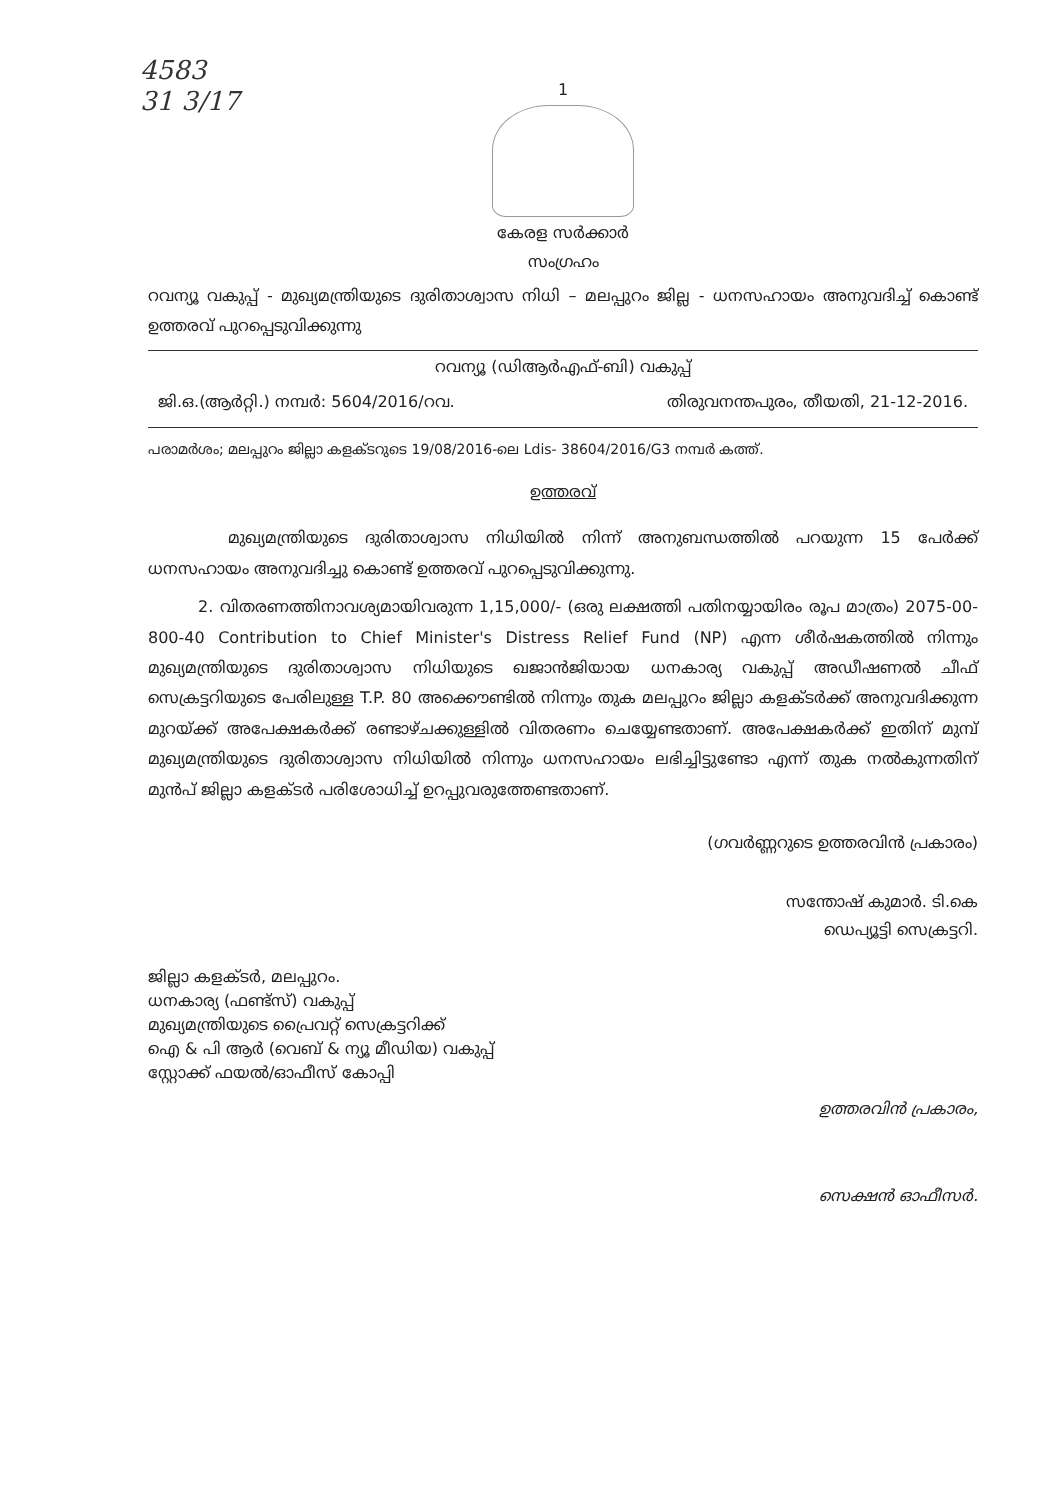4583
31 3/17
1
കേരള സർക്കാർ
സംഗ്രഹം
റവന്യൂ വകുപ്പ് - മുഖ്യമന്ത്രിയുടെ ദുരിതാശ്വാസ നിധി – മലപ്പുറം ജില്ല - ധനസഹായം അനുവദിച്ച് കൊണ്ട് ഉത്തരവ് പുറപ്പെടുവിക്കുന്നു
റവന്യൂ (ഡിആർഎഫ്-ബി) വകുപ്പ്
ജി.ഒ.(ആർറ്റി.) നമ്പർ: 5604/2016/റവ. തിരുവനന്തപുരം, തീയതി, 21-12-2016.
പരാമർശം; മലപ്പുറം ജില്ലാ കളക്ടറുടെ 19/08/2016-ലെ Ldis- 38604/2016/G3 നമ്പർ കത്ത്.
ഉത്തരവ്
മുഖ്യമന്ത്രിയുടെ ദുരിതാശ്വാസ നിധിയിൽ നിന്ന് അനുബന്ധത്തിൽ പറയുന്ന 15 പേർക്ക് ധനസഹായം അനുവദിച്ചു കൊണ്ട് ഉത്തരവ് പുറപ്പെടുവിക്കുന്നു.
2. വിതരണത്തിനാവശ്യമായിവരുന്ന 1,15,000/- (ഒരു ലക്ഷത്തി പതിനയ്യായിരം രൂപ മാത്രം) 2075-00-800-40 Contribution to Chief Minister's Distress Relief Fund (NP) എന്ന ശീർഷകത്തിൽ നിന്നും മുഖ്യമന്ത്രിയുടെ ദുരിതാശ്വാസ നിധിയുടെ ഖജാൻജിയായ ധനകാര്യ വകുപ്പ് അഡീഷണൽ ചീഫ് സെക്രട്ടറിയുടെ പേരിലുള്ള T.P. 80 അക്കൌണ്ടിൽ നിന്നും തുക മലപ്പുറം ജില്ലാ കളക്ടർക്ക് അനുവദിക്കുന്ന മുറയ്ക്ക് അപേക്ഷകർക്ക് രണ്ടാഴ്ചക്കുള്ളിൽ വിതരണം ചെയ്യേണ്ടതാണ്. അപേക്ഷകർക്ക് ഇതിന് മുമ്പ് മുഖ്യമന്ത്രിയുടെ ദുരിതാശ്വാസ നിധിയിൽ നിന്നും ധനസഹായം ലഭിച്ചിട്ടുണ്ടോ എന്ന് തുക നൽകുന്നതിന് മുൻപ് ജില്ലാ കളക്ടർ പരിശോധിച്ച് ഉറപ്പുവരുത്തേണ്ടതാണ്.
(ഗവർണ്ണറുടെ ഉത്തരവിൻ പ്രകാരം)
സന്തോഷ് കുമാർ. ടി.കെ
ഡെപ്യൂട്ടി സെക്രട്ടറി.
ജില്ലാ കളക്ടർ, മലപ്പുറം.
ധനകാര്യ (ഫണ്ട്സ്) വകുപ്പ്
മുഖ്യമന്ത്രിയുടെ പ്രൈവറ്റ് സെക്രട്ടറിക്ക്
ഐ & പി ആർ (വെബ് & ന്യൂ മീഡിയ) വകുപ്പ്
സ്റ്റോക്ക് ഫയൽ/ഓഫീസ് കോപ്പി
ഉത്തരവിൻ പ്രകാരം,
സെക്ഷൻ ഓഫീസർ.